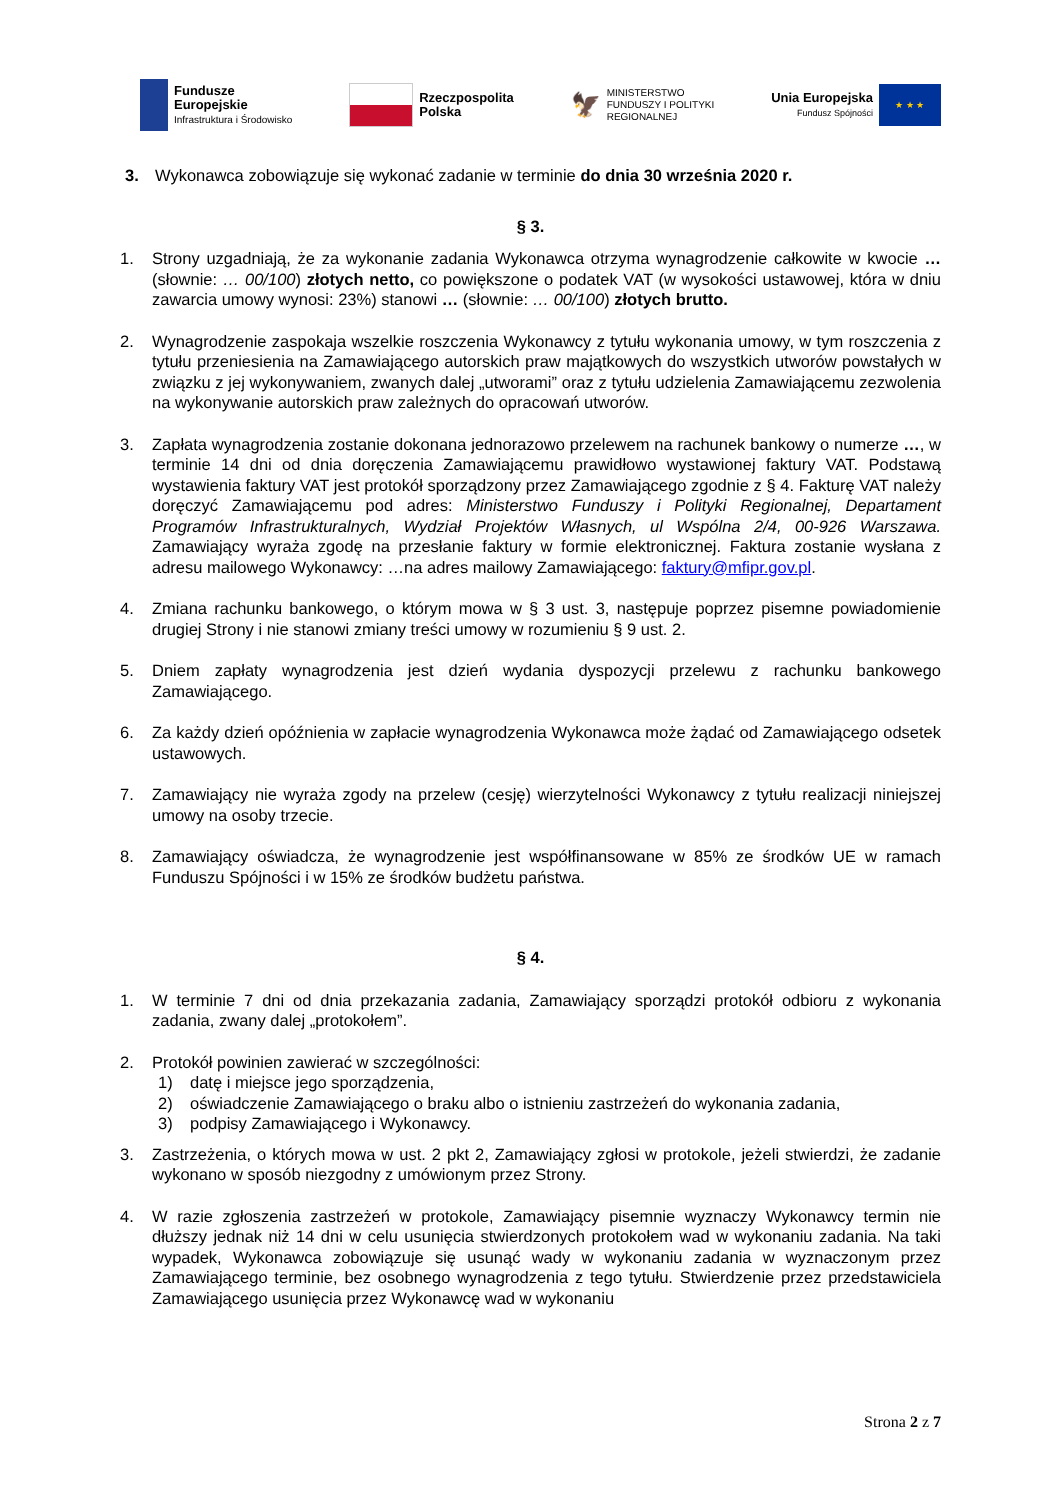Fundusze
Europejskie
Infrastruktura i Środowisko
Rzeczpospolita
Polska
🦅
MINISTERSTWO
FUNDUSZY I POLITYKI
REGIONALNEJ
Unia Europejska
Fundusz Spójności
★ ★ ★
3. Wykonawca zobowiązuje się wykonać zadanie w terminie do dnia 30 września 2020 r.
§ 3.
1. Strony uzgadniają, że za wykonanie zadania Wykonawca otrzyma wynagrodzenie całkowite w kwocie … (słownie: … 00/100) złotych netto, co powiększone o podatek VAT (w wysokości ustawowej, która w dniu zawarcia umowy wynosi: 23%) stanowi … (słownie: … 00/100) złotych brutto.
2. Wynagrodzenie zaspokaja wszelkie roszczenia Wykonawcy z tytułu wykonania umowy, w tym roszczenia z tytułu przeniesienia na Zamawiającego autorskich praw majątkowych do wszystkich utworów powstałych w związku z jej wykonywaniem, zwanych dalej „utworami” oraz z tytułu udzielenia Zamawiającemu zezwolenia na wykonywanie autorskich praw zależnych do opracowań utworów.
3. Zapłata wynagrodzenia zostanie dokonana jednorazowo przelewem na rachunek bankowy o numerze …, w terminie 14 dni od dnia doręczenia Zamawiającemu prawidłowo wystawionej faktury VAT. Podstawą wystawienia faktury VAT jest protokół sporządzony przez Zamawiającego zgodnie z § 4. Fakturę VAT należy doręczyć Zamawiającemu pod adres: Ministerstwo Funduszy i Polityki Regionalnej, Departament Programów Infrastrukturalnych, Wydział Projektów Własnych, ul Wspólna 2/4, 00-926 Warszawa. Zamawiający wyraża zgodę na przesłanie faktury w formie elektronicznej. Faktura zostanie wysłana z adresu mailowego Wykonawcy: …na adres mailowy Zamawiającego: faktury@mfipr.gov.pl.
4. Zmiana rachunku bankowego, o którym mowa w § 3 ust. 3, następuje poprzez pisemne powiadomienie drugiej Strony i nie stanowi zmiany treści umowy w rozumieniu § 9 ust. 2.
5. Dniem zapłaty wynagrodzenia jest dzień wydania dyspozycji przelewu z rachunku bankowego Zamawiającego.
6. Za każdy dzień opóźnienia w zapłacie wynagrodzenia Wykonawca może żądać od Zamawiającego odsetek ustawowych.
7. Zamawiający nie wyraża zgody na przelew (cesję) wierzytelności Wykonawcy z tytułu realizacji niniejszej umowy na osoby trzecie.
8. Zamawiający oświadcza, że wynagrodzenie jest współfinansowane w 85% ze środków UE w ramach Funduszu Spójności i w 15% ze środków budżetu państwa.
§ 4.
1. W terminie 7 dni od dnia przekazania zadania, Zamawiający sporządzi protokół odbioru z wykonania zadania, zwany dalej „protokołem”.
2. Protokół powinien zawierać w szczególności:
1) datę i miejsce jego sporządzenia,
2) oświadczenie Zamawiającego o braku albo o istnieniu zastrzeżeń do wykonania zadania,
3) podpisy Zamawiającego i Wykonawcy.
3. Zastrzeżenia, o których mowa w ust. 2 pkt 2, Zamawiający zgłosi w protokole, jeżeli stwierdzi, że zadanie wykonano w sposób niezgodny z umówionym przez Strony.
4. W razie zgłoszenia zastrzeżeń w protokole, Zamawiający pisemnie wyznaczy Wykonawcy termin nie dłuższy jednak niż 14 dni w celu usunięcia stwierdzonych protokołem wad w wykonaniu zadania. Na taki wypadek, Wykonawca zobowiązuje się usunąć wady w wykonaniu zadania w wyznaczonym przez Zamawiającego terminie, bez osobnego wynagrodzenia z tego tytułu. Stwierdzenie przez przedstawiciela Zamawiającego usunięcia przez Wykonawcę wad w wykonaniu
Strona 2 z 7